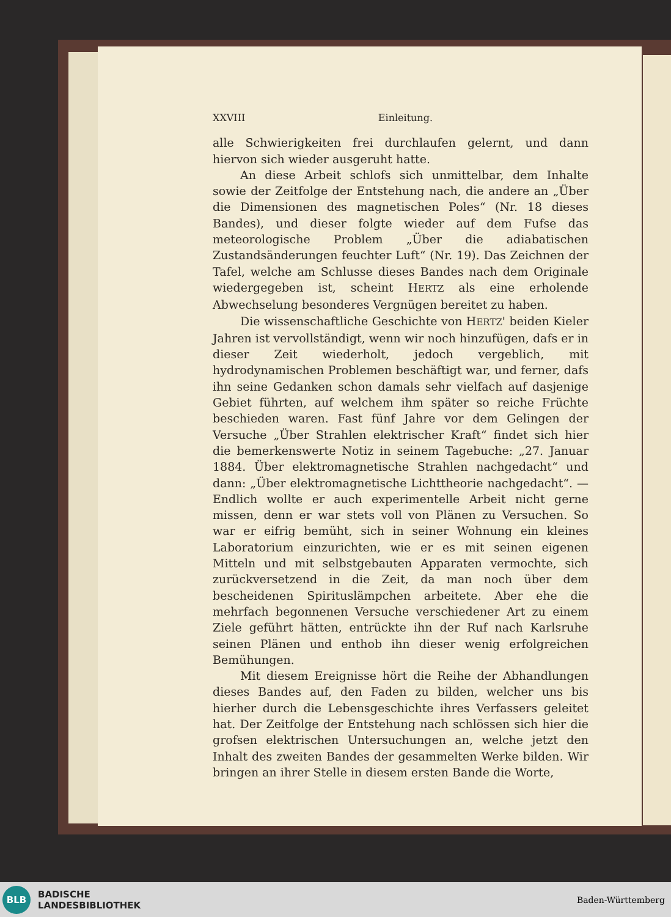XXVIII Einleitung.
alle Schwierigkeiten frei durchlaufen gelernt, und dann hiervon sich wieder ausgeruht hatte.
An diese Arbeit schlofs sich unmittelbar, dem Inhalte sowie der Zeitfolge der Entstehung nach, die andere an „Über die Dimensionen des magnetischen Poles“ (Nr. 18 dieses Bandes), und dieser folgte wieder auf dem Fufse das meteorologische Problem „Über die adiabatischen Zustandsänderungen feuchter Luft“ (Nr. 19). Das Zeichnen der Tafel, welche am Schlusse dieses Bandes nach dem Originale wiedergegeben ist, scheint HERTZ als eine erholende Abwechselung besonderes Vergnügen bereitet zu haben.
Die wissenschaftliche Geschichte von HERTZ' beiden Kieler Jahren ist vervollständigt, wenn wir noch hinzufügen, dafs er in dieser Zeit wiederholt, jedoch vergeblich, mit hydrodynamischen Problemen beschäftigt war, und ferner, dafs ihn seine Gedanken schon damals sehr vielfach auf dasjenige Gebiet führten, auf welchem ihm später so reiche Früchte beschieden waren. Fast fünf Jahre vor dem Gelingen der Versuche „Über Strahlen elektrischer Kraft“ findet sich hier die bemerkenswerte Notiz in seinem Tagebuche: „27. Januar 1884. Über elektromagnetische Strahlen nachgedacht“ und dann: „Über elektromagnetische Lichttheorie nachgedacht“. — Endlich wollte er auch experimentelle Arbeit nicht gerne missen, denn er war stets voll von Plänen zu Versuchen. So war er eifrig bemüht, sich in seiner Wohnung ein kleines Laboratorium einzurichten, wie er es mit seinen eigenen Mitteln und mit selbstgebauten Apparaten vermochte, sich zurückversetzend in die Zeit, da man noch über dem bescheidenen Spirituslämpchen arbeitete. Aber ehe die mehrfach begonnenen Versuche verschiedener Art zu einem Ziele geführt hätten, entrückte ihn der Ruf nach Karlsruhe seinen Plänen und enthob ihn dieser wenig erfolgreichen Bemühungen.
Mit diesem Ereignisse hört die Reihe der Abhandlungen dieses Bandes auf, den Faden zu bilden, welcher uns bis hierher durch die Lebensgeschichte ihres Verfassers geleitet hat. Der Zeitfolge der Entstehung nach schlössen sich hier die grofsen elektrischen Untersuchungen an, welche jetzt den Inhalt des zweiten Bandes der gesammelten Werke bilden. Wir bringen an ihrer Stelle in diesem ersten Bande die Worte,
BLB
BADISCHE
LANDESBIBLIOTHEK
Baden-Württemberg